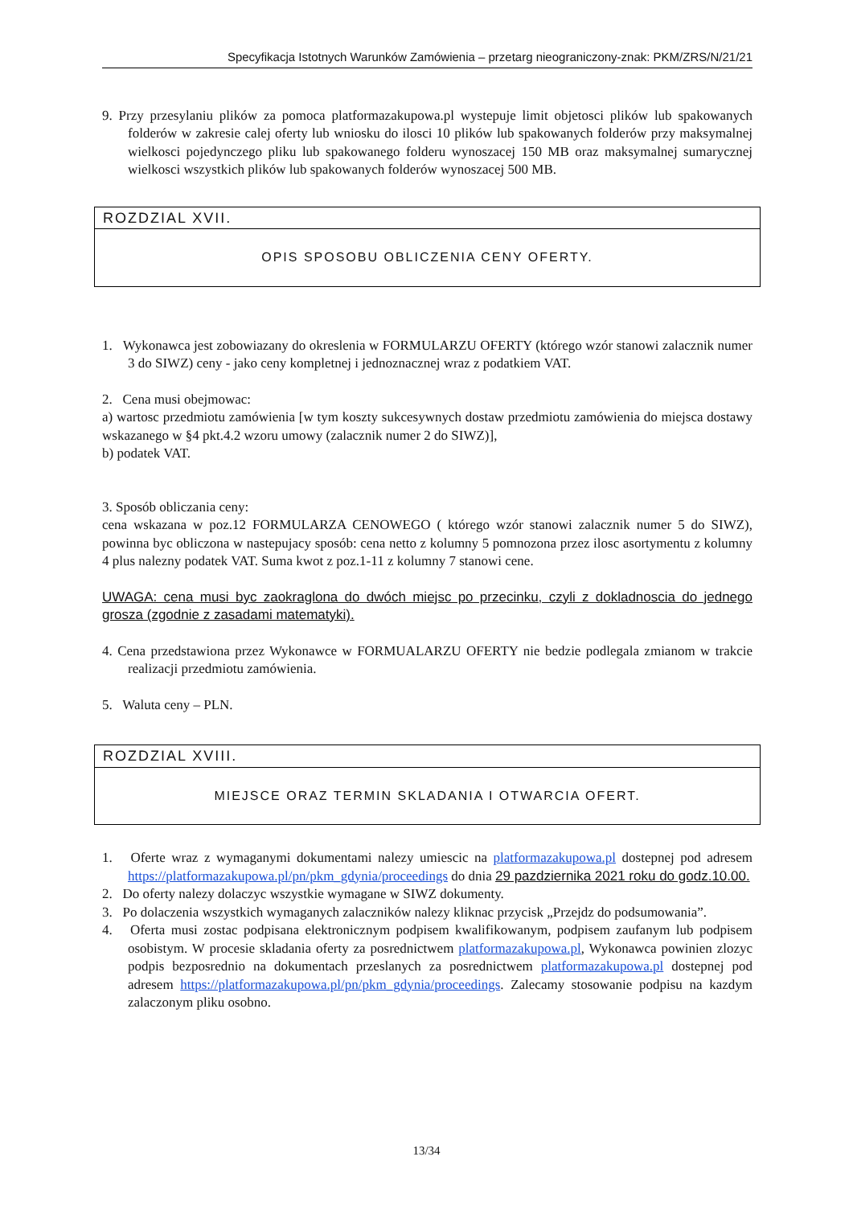Specyfikacja Istotnych Warunków Zamówienia – przetarg nieograniczony-znak: PKM/ZRS/N/21/21
9. Przy przesylaniu plików za pomoca platformazakupowa.pl wystepuje limit objetosci plików lub spakowanych folderów w zakresie calej oferty lub wniosku do ilosci 10 plików lub spakowanych folderów przy maksymalnej wielkosci pojedynczego pliku lub spakowanego folderu wynoszacej 150 MB oraz maksymalnej sumarycznej wielkosci wszystkich plików lub spakowanych folderów wynoszacej 500 MB.
ROZDZIAL XVII.
OPIS SPOSOBU OBLICZENIA CENY OFERTY.
1. Wykonawca jest zobowiazany do okreslenia w FORMULARZU OFERTY (którego wzór stanowi zalacznik numer 3 do SIWZ) ceny - jako ceny kompletnej i jednoznacznej wraz z podatkiem VAT.
2. Cena musi obejmowac:
a) wartosc przedmiotu zamówienia [w tym koszty sukcesywnych dostaw przedmiotu zamówienia do miejsca dostawy wskazanego w §4 pkt.4.2 wzoru umowy (zalacznik numer 2 do SIWZ)],
b) podatek VAT.
3. Sposób obliczania ceny:
cena wskazana w poz.12 FORMULARZA CENOWEGO ( którego wzór stanowi zalacznik numer 5 do SIWZ), powinna byc obliczona w nastepujacy sposób: cena netto z kolumny 5 pomnozona przez ilosc asortymentu z kolumny 4 plus nalezny podatek VAT. Suma kwot z poz.1-11 z kolumny 7 stanowi cene.
UWAGA: cena musi byc zaokraglona do dwóch miejsc po przecinku, czyli z dokladnoscia do jednego grosza (zgodnie z zasadami matematyki).
4. Cena przedstawiona przez Wykonawce w FORMUALARZU OFERTY nie bedzie podlegala zmianom w trakcie realizacji przedmiotu zamówienia.
5. Waluta ceny – PLN.
ROZDZIAL XVIII.
MIEJSCE ORAZ TERMIN SKLADANIA I OTWARCIA OFERT.
1. Oferte wraz z wymaganymi dokumentami nalezy umiescic na platformazakupowa.pl dostepnej pod adresem https://platformazakupowa.pl/pn/pkm_gdynia/proceedings do dnia 29 pazdziernika 2021 roku do godz.10.00.
2. Do oferty nalezy dolaczyc wszystkie wymagane w SIWZ dokumenty.
3. Po dolaczenia wszystkich wymaganych zalaczników nalezy kliknac przycisk „Przejdz do podsumowania”.
4. Oferta musi zostac podpisana elektronicznym podpisem kwalifikowanym, podpisem zaufanym lub podpisem osobistym. W procesie skladania oferty za posrednictwem platformazakupowa.pl, Wykonawca powinien zlozyc podpis bezposrednio na dokumentach przeslanych za posrednictwem platformazakupowa.pl dostepnej pod adresem https://platformazakupowa.pl/pn/pkm_gdynia/proceedings. Zalecamy stosowanie podpisu na kazdym zalaczonym pliku osobno.
13/34